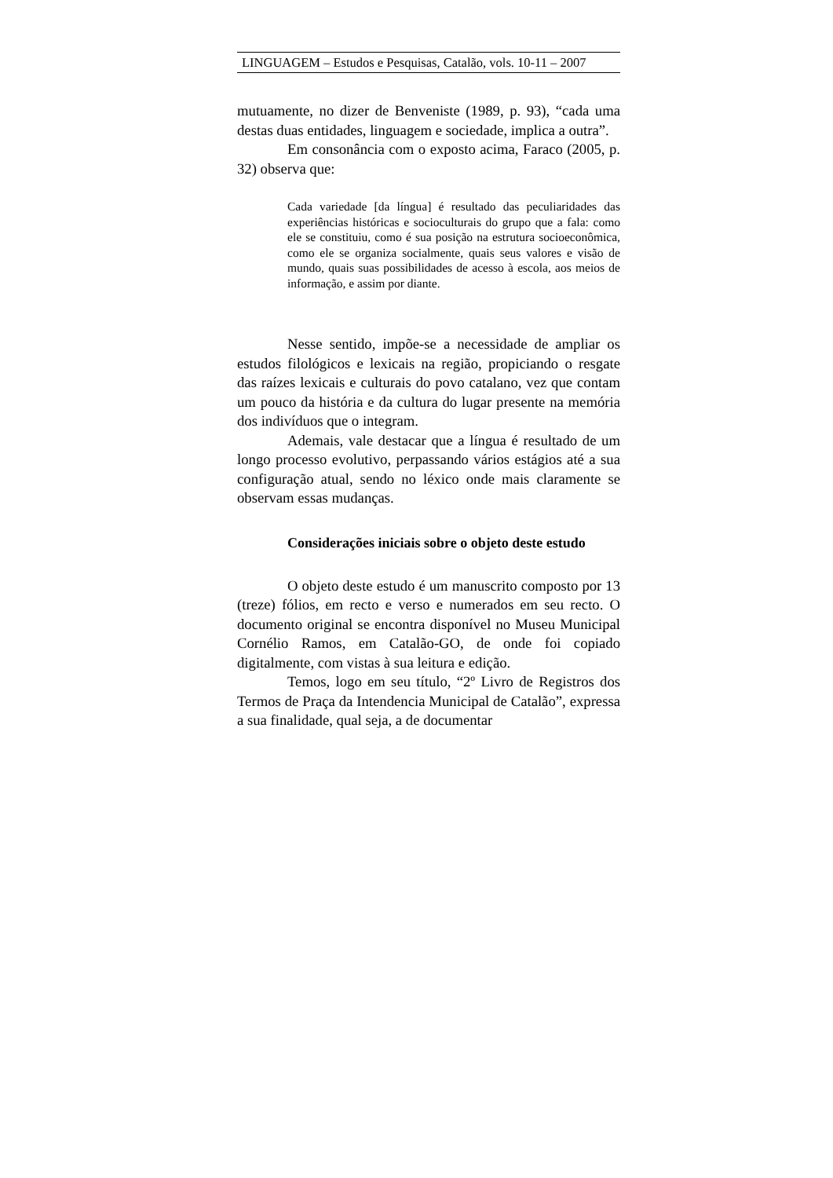LINGUAGEM – Estudos e Pesquisas, Catalão, vols. 10-11 – 2007
mutuamente, no dizer de Benveniste (1989, p. 93), “cada uma destas duas entidades, linguagem e sociedade, implica a outra”.
Em consonância com o exposto acima, Faraco (2005, p. 32) observa que:
Cada variedade [da língua] é resultado das peculiaridades das experiências históricas e socioculturais do grupo que a fala: como ele se constituiu, como é sua posição na estrutura socioeconômica, como ele se organiza socialmente, quais seus valores e visão de mundo, quais suas possibilidades de acesso à escola, aos meios de informação, e assim por diante.
Nesse sentido, impõe-se a necessidade de ampliar os estudos filológicos e lexicais na região, propiciando o resgate das raízes lexicais e culturais do povo catalano, vez que contam um pouco da história e da cultura do lugar presente na memória dos indivíduos que o integram.
Ademais, vale destacar que a língua é resultado de um longo processo evolutivo, perpassando vários estágios até a sua configuração atual, sendo no léxico onde mais claramente se observam essas mudanças.
Considerações iniciais sobre o objeto deste estudo
O objeto deste estudo é um manuscrito composto por 13 (treze) fólios, em recto e verso e numerados em seu recto. O documento original se encontra disponível no Museu Municipal Cornélio Ramos, em Catalão-GO, de onde foi copiado digitalmente, com vistas à sua leitura e edição.
Temos, logo em seu título, “2º Livro de Registros dos Termos de Praça da Intendencia Municipal de Catalão”, expressa a sua finalidade, qual seja, a de documentar